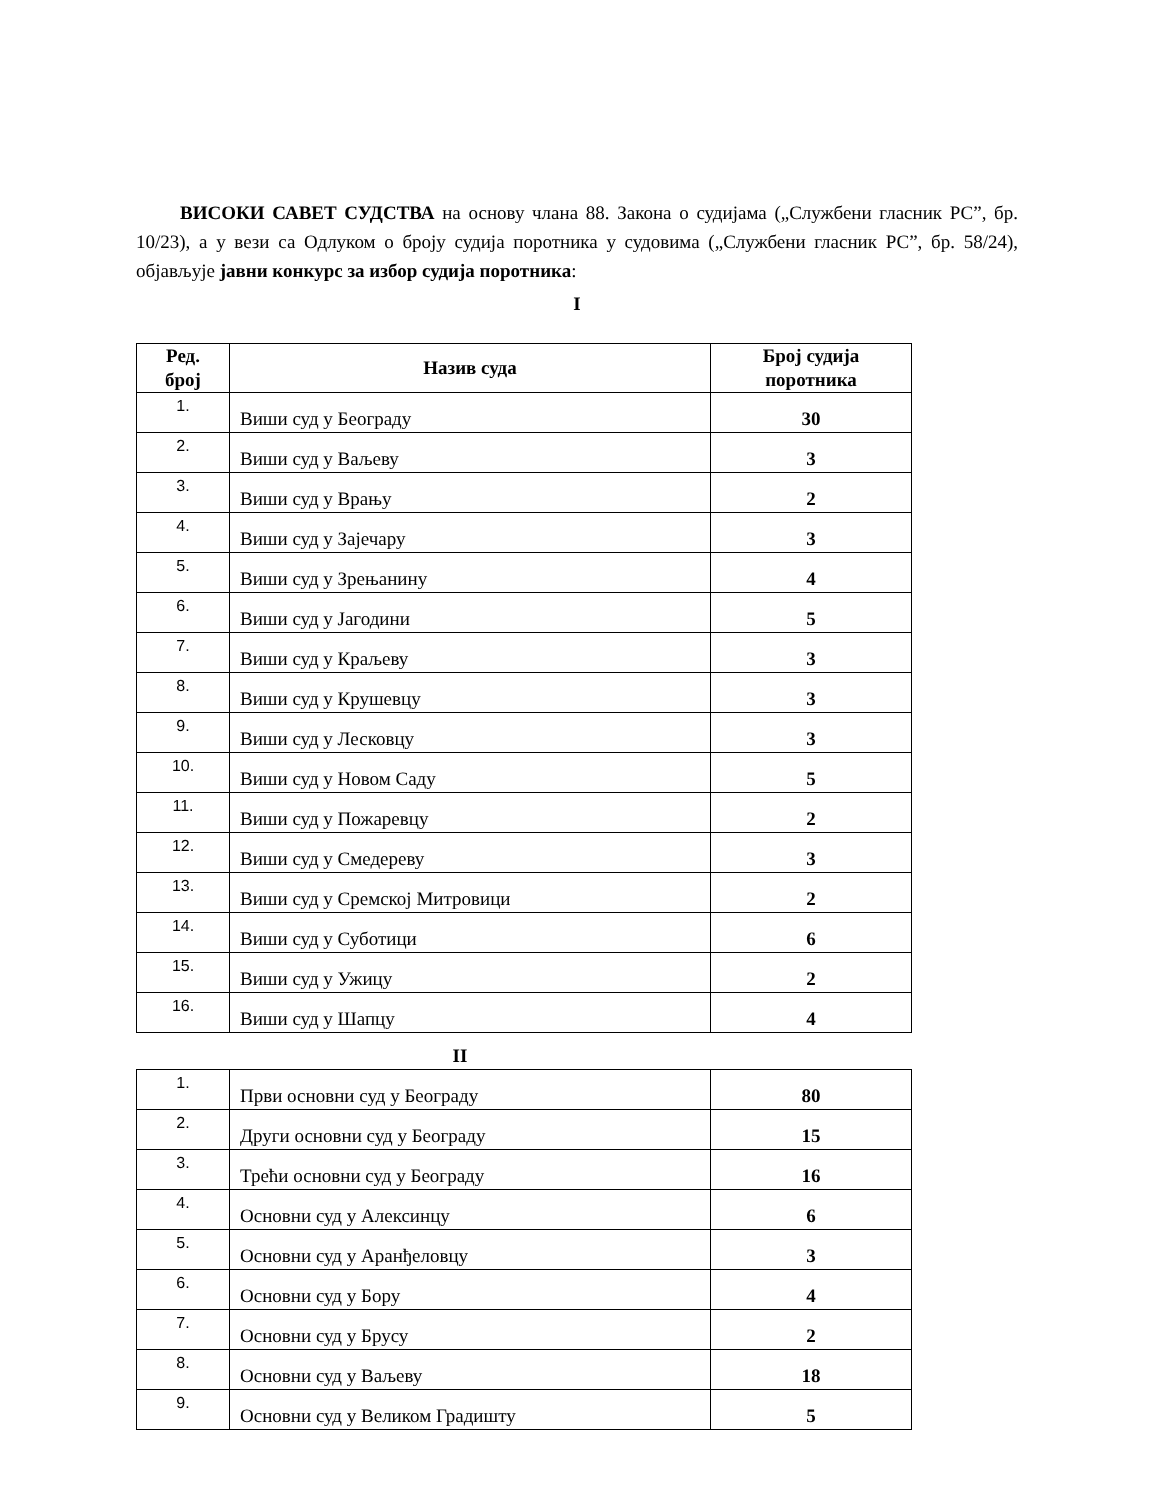ВИСОКИ САВЕТ СУДСТВА на основу члана 88. Закона о судијама („Службени гласник РС”, бр. 10/23), а у вези са Одлуком о броју судија поротника у судовима („Службени гласник РС”, бр. 58/24), објављује јавни конкурс за избор судија поротника:
I
| Ред. број | Назив суда | Број судија поротника |
| --- | --- | --- |
| 1. | Виши суд у Београду | 30 |
| 2. | Виши суд у Ваљеву | 3 |
| 3. | Виши суд у Врању | 2 |
| 4. | Виши суд у Зајечару | 3 |
| 5. | Виши суд у Зрењанину | 4 |
| 6. | Виши суд у Јагодини | 5 |
| 7. | Виши суд у Краљеву | 3 |
| 8. | Виши суд у Крушевцу | 3 |
| 9. | Виши суд у Лесковцу | 3 |
| 10. | Виши суд у Новом Саду | 5 |
| 11. | Виши суд у Пожаревцу | 2 |
| 12. | Виши суд у Смедереву | 3 |
| 13. | Виши суд у Сремској Митровици | 2 |
| 14. | Виши суд у Суботици | 6 |
| 15. | Виши суд у Ужицу | 2 |
| 16. | Виши суд у Шапцу | 4 |
II
| 1. | Први основни суд у Београду | 80 |
| 2. | Други основни суд у Београду | 15 |
| 3. | Трећи основни суд у Београду | 16 |
| 4. | Основни суд у Алексинцу | 6 |
| 5. | Основни суд у Аранђеловцу | 3 |
| 6. | Основни суд у Бору | 4 |
| 7. | Основни суд у Брусу | 2 |
| 8. | Основни суд у Ваљеву | 18 |
| 9. | Основни суд у Великом Градишту | 5 |